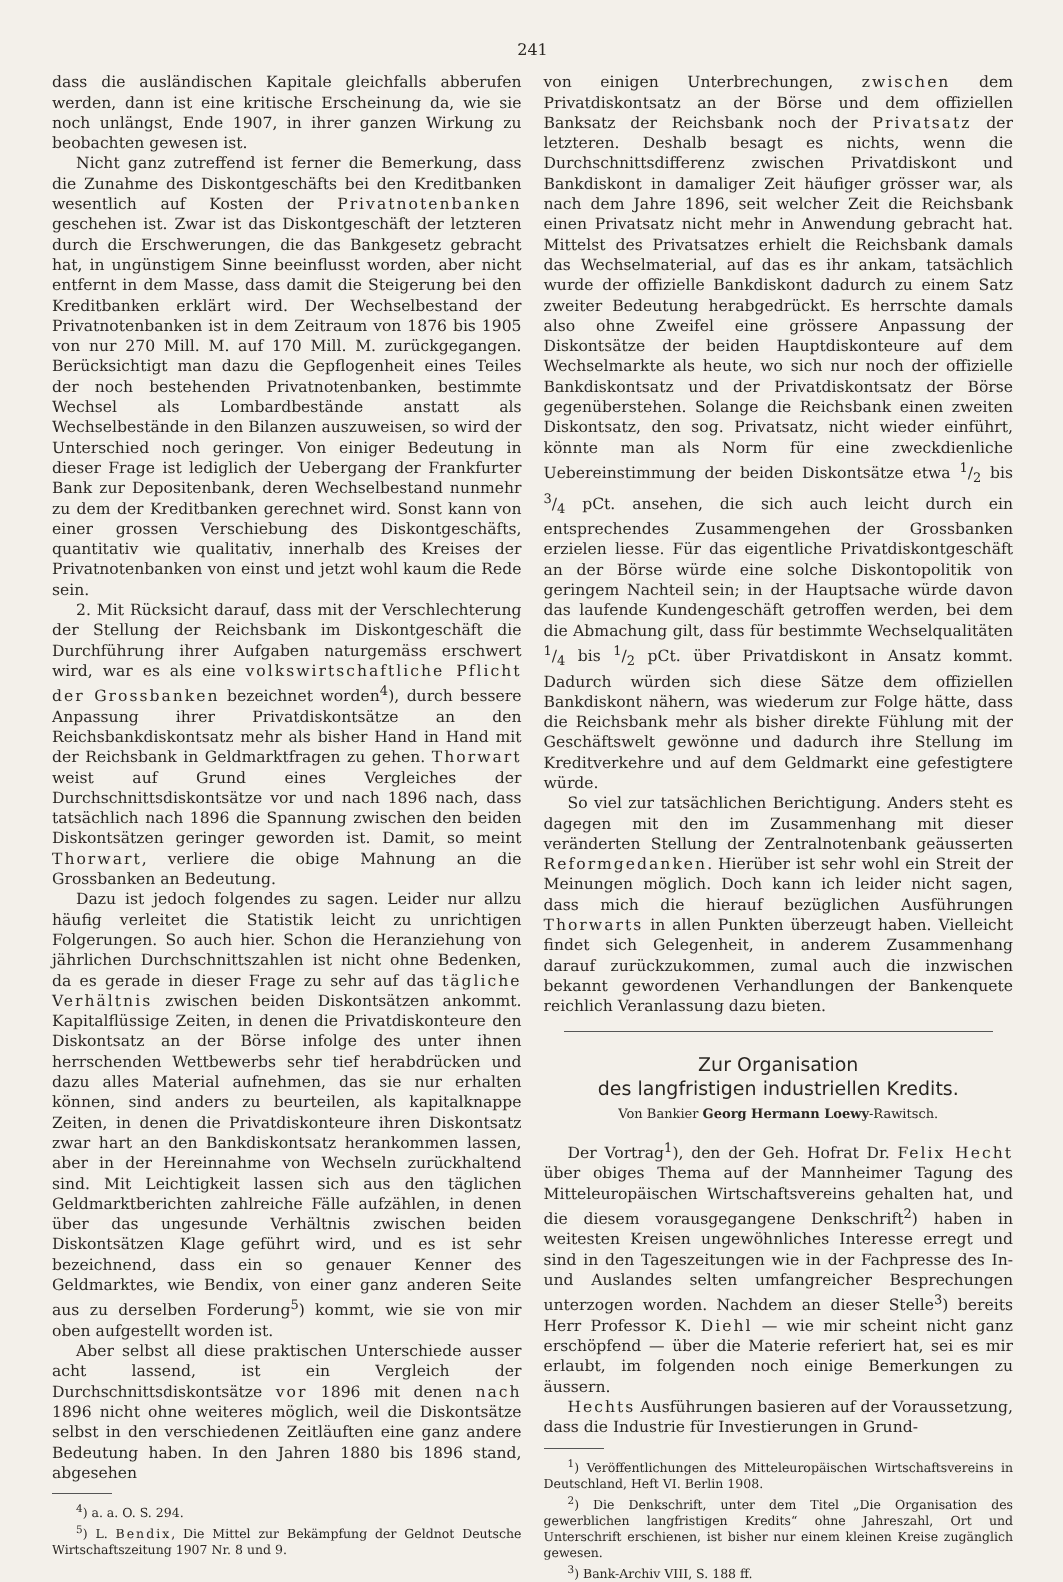241
dass die ausländischen Kapitale gleichfalls abberufen werden, dann ist eine kritische Erscheinung da, wie sie noch unlängst, Ende 1907, in ihrer ganzen Wirkung zu beobachten gewesen ist.
Nicht ganz zutreffend ist ferner die Bemerkung, dass die Zunahme des Diskontgeschäfts bei den Kreditbanken wesentlich auf Kosten der Privatnotenbanken geschehen ist. Zwar ist das Diskontgeschäft der letzteren durch die Erschwerungen, die das Bankgesetz gebracht hat, in ungünstigem Sinne beeinflusst worden, aber nicht entfernt in dem Masse, dass damit die Steigerung bei den Kreditbanken erklärt wird. Der Wechselbestand der Privatnotenbanken ist in dem Zeitraum von 1876 bis 1905 von nur 270 Mill. M. auf 170 Mill. M. zurückgegangen. Berücksichtigt man dazu die Gepflogenheit eines Teiles der noch bestehenden Privatnotenbanken, bestimmte Wechsel als Lombardbestände anstatt als Wechselbestände in den Bilanzen auszuweisen, so wird der Unterschied noch geringer. Von einiger Bedeutung in dieser Frage ist lediglich der Uebergang der Frankfurter Bank zur Depositenbank, deren Wechselbestand nunmehr zu dem der Kreditbanken gerechnet wird. Sonst kann von einer grossen Verschiebung des Diskontgeschäfts, quantitativ wie qualitativ, innerhalb des Kreises der Privatnotenbanken von einst und jetzt wohl kaum die Rede sein.
2. Mit Rücksicht darauf, dass mit der Verschlechterung der Stellung der Reichsbank im Diskontgeschäft die Durchführung ihrer Aufgaben naturgemäss erschwert wird, war es als eine volkswirtschaftliche Pflicht der Grossbanken bezeichnet worden<sup>4</sup>), durch bessere Anpassung ihrer Privatdiskontsätze an den Reichsbankdiskontsatz mehr als bisher Hand in Hand mit der Reichsbank in Geldmarktfragen zu gehen. Thorwart weist auf Grund eines Vergleiches der Durchschnittsdiskontsätze vor und nach 1896 nach, dass tatsächlich nach 1896 die Spannung zwischen den beiden Diskontsätzen geringer geworden ist. Damit, so meint Thorwart, verliere die obige Mahnung an die Grossbanken an Bedeutung.
Dazu ist jedoch folgendes zu sagen. Leider nur allzu häufig verleitet die Statistik leicht zu unrichtigen Folgerungen. So auch hier. Schon die Heranziehung von jährlichen Durchschnittszahlen ist nicht ohne Bedenken, da es gerade in dieser Frage zu sehr auf das tägliche Verhältnis zwischen beiden Diskontsätzen ankommt. Kapitalflüssige Zeiten, in denen die Privatdiskonteure den Diskontsatz an der Börse infolge des unter ihnen herrschenden Wettbewerbs sehr tief herabdrücken und dazu alles Material aufnehmen, das sie nur erhalten können, sind anders zu beurteilen, als kapitalknappe Zeiten, in denen die Privatdiskonteure ihren Diskontsatz zwar hart an den Bankdiskontsatz herankommen lassen, aber in der Hereinnahme von Wechseln zurückhaltend sind. Mit Leichtigkeit lassen sich aus den täglichen Geldmarktberichten zahlreiche Fälle aufzählen, in denen über das ungesunde Verhältnis zwischen beiden Diskontsätzen Klage geführt wird, und es ist sehr bezeichnend, dass ein so genauer Kenner des Geldmarktes, wie Bendix, von einer ganz anderen Seite aus zu derselben Forderung<sup>5</sup>) kommt, wie sie von mir oben aufgestellt worden ist.
Aber selbst all diese praktischen Unterschiede ausser acht lassend, ist ein Vergleich der Durchschnittsdiskontsätze vor 1896 mit denen nach 1896 nicht ohne weiteres möglich, weil die Diskontsätze selbst in den verschiedenen Zeitläuften eine ganz andere Bedeutung haben. In den Jahren 1880 bis 1896 stand, abgesehen
<sup>4</sup>) a. a. O. S. 294.
<sup>5</sup>) L. Bendix, Die Mittel zur Bekämpfung der Geldnot Deutsche Wirtschaftszeitung 1907 Nr. 8 und 9.
von einigen Unterbrechungen, zwischen dem Privatdiskontsatz an der Börse und dem offiziellen Banksatz der Reichsbank noch der Privatsatz der letzteren. Deshalb besagt es nichts, wenn die Durchschnittsdifferenz zwischen Privatdiskont und Bankdiskont in damaliger Zeit häufiger grösser war, als nach dem Jahre 1896, seit welcher Zeit die Reichsbank einen Privatsatz nicht mehr in Anwendung gebracht hat. Mittelst des Privatsatzes erhielt die Reichsbank damals das Wechselmaterial, auf das es ihr ankam, tatsächlich wurde der offizielle Bankdiskont dadurch zu einem Satz zweiter Bedeutung herabgedrückt. Es herrschte damals also ohne Zweifel eine grössere Anpassung der Diskontsätze der beiden Hauptdiskonteure auf dem Wechselmarkte als heute, wo sich nur noch der offizielle Bankdiskontsatz und der Privatdiskontsatz der Börse gegenüberstehen. Solange die Reichsbank einen zweiten Diskontsatz, den sog. Privatsatz, nicht wieder einführt, könnte man als Norm für eine zweckdienliche Uebereinstimmung der beiden Diskontsätze etwa 1/2 bis 3/4 pCt. ansehen, die sich auch leicht durch ein entsprechendes Zusammengehen der Grossbanken erzielen liesse. Für das eigentliche Privatdiskontgeschäft an der Börse würde eine solche Diskontopolitik von geringem Nachteil sein; in der Hauptsache würde davon das laufende Kundengeschäft getroffen werden, bei dem die Abmachung gilt, dass für bestimmte Wechselqualitäten 1/4 bis 1/2 pCt. über Privatdiskont in Ansatz kommt. Dadurch würden sich diese Sätze dem offiziellen Bankdiskont nähern, was wiederum zur Folge hätte, dass die Reichsbank mehr als bisher direkte Fühlung mit der Geschäftswelt gewönne und dadurch ihre Stellung im Kreditverkehre und auf dem Geldmarkt eine gefestigtere würde.
So viel zur tatsächlichen Berichtigung. Anders steht es dagegen mit den im Zusammenhang mit dieser veränderten Stellung der Zentralnotenbank geäusserten Reformgedanken. Hierüber ist sehr wohl ein Streit der Meinungen möglich. Doch kann ich leider nicht sagen, dass mich die hierauf bezüglichen Ausführungen Thorwarts in allen Punkten überzeugt haben. Vielleicht findet sich Gelegenheit, in anderem Zusammenhang darauf zurückzukommen, zumal auch die inzwischen bekannt gewordenen Verhandlungen der Bankenquete reichlich Veranlassung dazu bieten.
Zur Organisation
des langfristigen industriellen Kredits.
Von Bankier Georg Hermann Loewy-Rawitsch.
Der Vortrag<sup>1</sup>), den der Geh. Hofrat Dr. Felix Hecht über obiges Thema auf der Mannheimer Tagung des Mitteleuropäischen Wirtschaftsvereins gehalten hat, und die diesem vorausgegangene Denkschrift<sup>2</sup>) haben in weitesten Kreisen ungewöhnliches Interesse erregt und sind in den Tageszeitungen wie in der Fachpresse des In- und Auslandes selten umfangreicher Besprechungen unterzogen worden. Nachdem an dieser Stelle<sup>3</sup>) bereits Herr Professor K. Diehl — wie mir scheint nicht ganz erschöpfend — über die Materie referiert hat, sei es mir erlaubt, im folgenden noch einige Bemerkungen zu äussern.
Hechts Ausführungen basieren auf der Voraussetzung, dass die Industrie für Investierungen in Grund-
<sup>1</sup>) Veröffentlichungen des Mitteleuropäischen Wirtschaftsvereins in Deutschland, Heft VI. Berlin 1908.
<sup>2</sup>) Die Denkschrift, unter dem Titel „Die Organisation des gewerblichen langfristigen Kredits“ ohne Jahreszahl, Ort und Unterschrift erschienen, ist bisher nur einem kleinen Kreise zugänglich gewesen.
<sup>3</sup>) Bank-Archiv VIII, S. 188 ff.